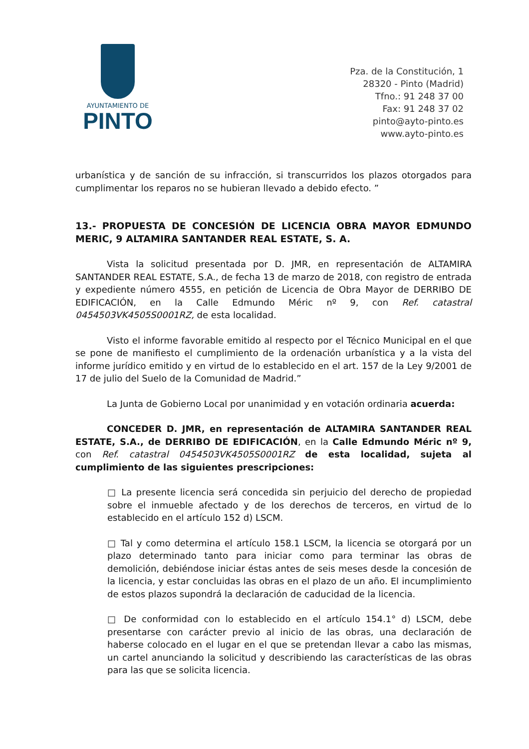AYUNTAMIENTO DE
PINTO
Pza. de la Constitución, 1
28320 - Pinto (Madrid)
Tfno.: 91 248 37 00
Fax: 91 248 37 02
pinto@ayto-pinto.es
www.ayto-pinto.es
urbanística y de sanción de su infracción, si transcurridos los plazos otorgados para cumplimentar los reparos no se hubieran llevado a debido efecto. ”
13.- PROPUESTA DE CONCESIÓN DE LICENCIA OBRA MAYOR EDMUNDO MERIC, 9 ALTAMIRA SANTANDER REAL ESTATE, S. A.
Vista la solicitud presentada por D. JMR, en representación de ALTAMIRA SANTANDER REAL ESTATE, S.A., de fecha 13 de marzo de 2018, con registro de entrada y expediente número 4555, en petición de Licencia de Obra Mayor de DERRIBO DE EDIFICACIÓN, en la Calle Edmundo Méric nº 9, con Ref. catastral 0454503VK4505S0001RZ, de esta localidad.
Visto el informe favorable emitido al respecto por el Técnico Municipal en el que se pone de manifiesto el cumplimiento de la ordenación urbanística y a la vista del informe jurídico emitido y en virtud de lo establecido en el art. 157 de la Ley 9/2001 de 17 de julio del Suelo de la Comunidad de Madrid.”
La Junta de Gobierno Local por unanimidad y en votación ordinaria acuerda:
CONCEDER D. JMR, en representación de ALTAMIRA SANTANDER REAL ESTATE, S.A., de DERRIBO DE EDIFICACIÓN, en la Calle Edmundo Méric nº 9, con Ref. catastral 0454503VK4505S0001RZ de esta localidad, sujeta al cumplimiento de las siguientes prescripciones:
□ La presente licencia será concedida sin perjuicio del derecho de propiedad sobre el inmueble afectado y de los derechos de terceros, en virtud de lo establecido en el artículo 152 d) LSCM.
□ Tal y como determina el artículo 158.1 LSCM, la licencia se otorgará por un plazo determinado tanto para iniciar como para terminar las obras de demolición, debiéndose iniciar éstas antes de seis meses desde la concesión de la licencia, y estar concluidas las obras en el plazo de un año. El incumplimiento de estos plazos supondrá la declaración de caducidad de la licencia.
□ De conformidad con lo establecido en el artículo 154.1° d) LSCM, debe presentarse con carácter previo al inicio de las obras, una declaración de haberse colocado en el lugar en el que se pretendan llevar a cabo las mismas, un cartel anunciando la solicitud y describiendo las características de las obras para las que se solicita licencia.